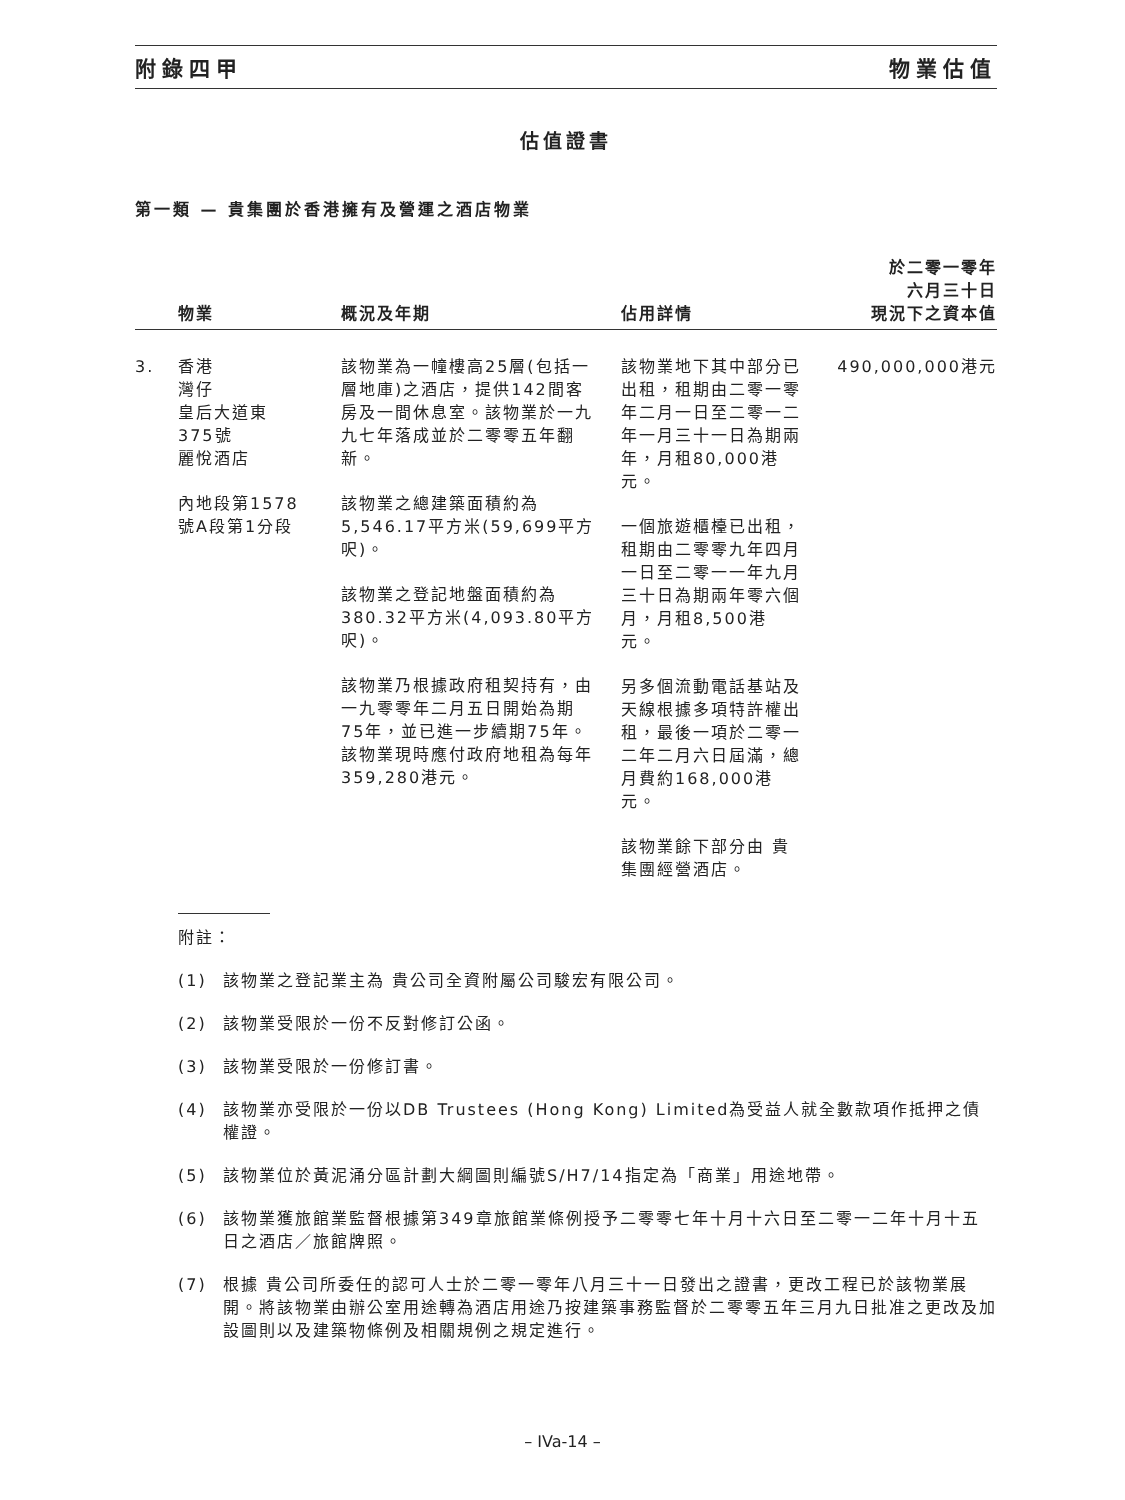附錄四甲 物業估值
估值證書
第一類 — 貴集團於香港擁有及營運之酒店物業
| | 物業 | 概況及年期 | 佔用詳情 | 於二零一零年 六月三十日 現況下之資本值 |
| --- | --- | --- | --- | --- |
| 3. | 香港 灣仔 皇后大道東 375號 麗悅酒店 內地段第1578 號A段第1分段 | 該物業為一幢樓高25層(包括一層地庫)之酒店，提供142間客房及一間休息室。該物業於一九九七年落成並於二零零五年翻新。 該物業之總建築面積約為5,546.17平方米(59,699平方呎)。 該物業之登記地盤面積約為380.32平方米(4,093.80平方呎)。 該物業乃根據政府租契持有，由一九零零年二月五日開始為期75年，並已進一步續期75年。該物業現時應付政府地租為每年359,280港元。 | 該物業地下其中部分已出租，租期由二零一零年二月一日至二零一二年一月三十一日為期兩年，月租80,000港元。 一個旅遊櫃檯已出租，租期由二零零九年四月一日至二零一一年九月三十日為期兩年零六個月，月租8,500港元。 另多個流動電話基站及天線根據多項特許權出租，最後一項於二零一二年二月六日屆滿，總月費約168,000港元。 該物業餘下部分由 貴集團經營酒店。 | 490,000,000港元 |
附註：
(1) 該物業之登記業主為 貴公司全資附屬公司駿宏有限公司。
(2) 該物業受限於一份不反對修訂公函。
(3) 該物業受限於一份修訂書。
(4) 該物業亦受限於一份以DB Trustees (Hong Kong) Limited為受益人就全數款項作抵押之債權證。
(5) 該物業位於黃泥涌分區計劃大綱圖則編號S/H7/14指定為「商業」用途地帶。
(6) 該物業獲旅館業監督根據第349章旅館業條例授予二零零七年十月十六日至二零一二年十月十五日之酒店／旅館牌照。
(7) 根據 貴公司所委任的認可人士於二零一零年八月三十一日發出之證書，更改工程已於該物業展開。將該物業由辦公室用途轉為酒店用途乃按建築事務監督於二零零五年三月九日批准之更改及加設圖則以及建築物條例及相關規例之規定進行。
– IVa-14 –